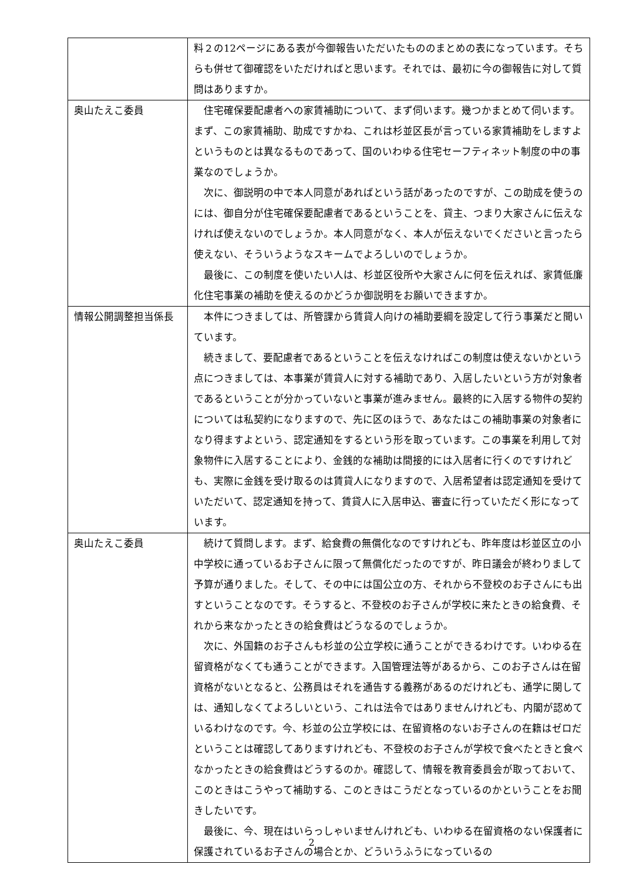| | 料２の12ページにある表が今御報告いただいたもののまとめの表になっています。そちらも併せて御確認をいただければと思います。それでは、最初に今の御報告に対して質問はありますか。 |
| 奥山たえこ委員 | 住宅確保要配慮者への家賃補助について、まず伺います。幾つかまとめて伺います。まず、この家賃補助、助成ですかね、これは杉並区長が言っている家賃補助をしますよというものとは異なるものであって、国のいわゆる住宅セーフティネット制度の中の事業なのでしょうか。 次に、御説明の中で本人同意があればという話があったのですが、この助成を使うのには、御自分が住宅確保要配慮者であるということを、貸主、つまり大家さんに伝えなければ使えないのでしょうか。本人同意がなく、本人が伝えないでくださいと言ったら使えない、そういうようなスキームでよろしいのでしょうか。 最後に、この制度を使いたい人は、杉並区役所や大家さんに何を伝えれば、家賃低廉化住宅事業の補助を使えるのかどうか御説明をお願いできますか。 |
| 情報公開調整担当係長 | 本件につきましては、所管課から賃貸人向けの補助要綱を設定して行う事業だと聞いています。 続きまして、要配慮者であるということを伝えなければこの制度は使えないかという点につきましては、本事業が賃貸人に対する補助であり、入居したいという方が対象者であるということが分かっていないと事業が進みません。最終的に入居する物件の契約については私契約になりますので、先に区のほうで、あなたはこの補助事業の対象者になり得ますよという、認定通知をするという形を取っています。この事業を利用して対象物件に入居することにより、金銭的な補助は間接的には入居者に行くのですけれども、実際に金銭を受け取るのは賃貸人になりますので、入居希望者は認定通知を受けていただいて、認定通知を持って、賃貸人に入居申込、審査に行っていただく形になっています。 |
| 奥山たえこ委員 | 続けて質問します。まず、給食費の無償化なのですけれども、昨年度は杉並区立の小中学校に通っているお子さんに限って無償化だったのですが、昨日議会が終わりまして予算が通りました。そして、その中には国公立の方、それから不登校のお子さんにも出すということなのです。そうすると、不登校のお子さんが学校に来たときの給食費、それから来なかったときの給食費はどうなるのでしょうか。 次に、外国籍のお子さんも杉並の公立学校に通うことができるわけです。いわゆる在留資格がなくても通うことができます。入国管理法等があるから、このお子さんは在留資格がないとなると、公務員はそれを通告する義務があるのだけれども、通学に関しては、通知しなくてよろしいという、これは法令ではありませんけれども、内閣が認めているわけなのです。今、杉並の公立学校には、在留資格のないお子さんの在籍はゼロだということは確認してありますけれども、不登校のお子さんが学校で食べたときと食べなかったときの給食費はどうするのか。確認して、情報を教育委員会が取っておいて、このときはこうやって補助する、このときはこうだとなっているのかということをお聞きしたいです。 最後に、今、現在はいらっしゃいませんけれども、いわゆる在留資格のない保護者に保護されているお子さんの場合とか、どういうふうになっているの |
2